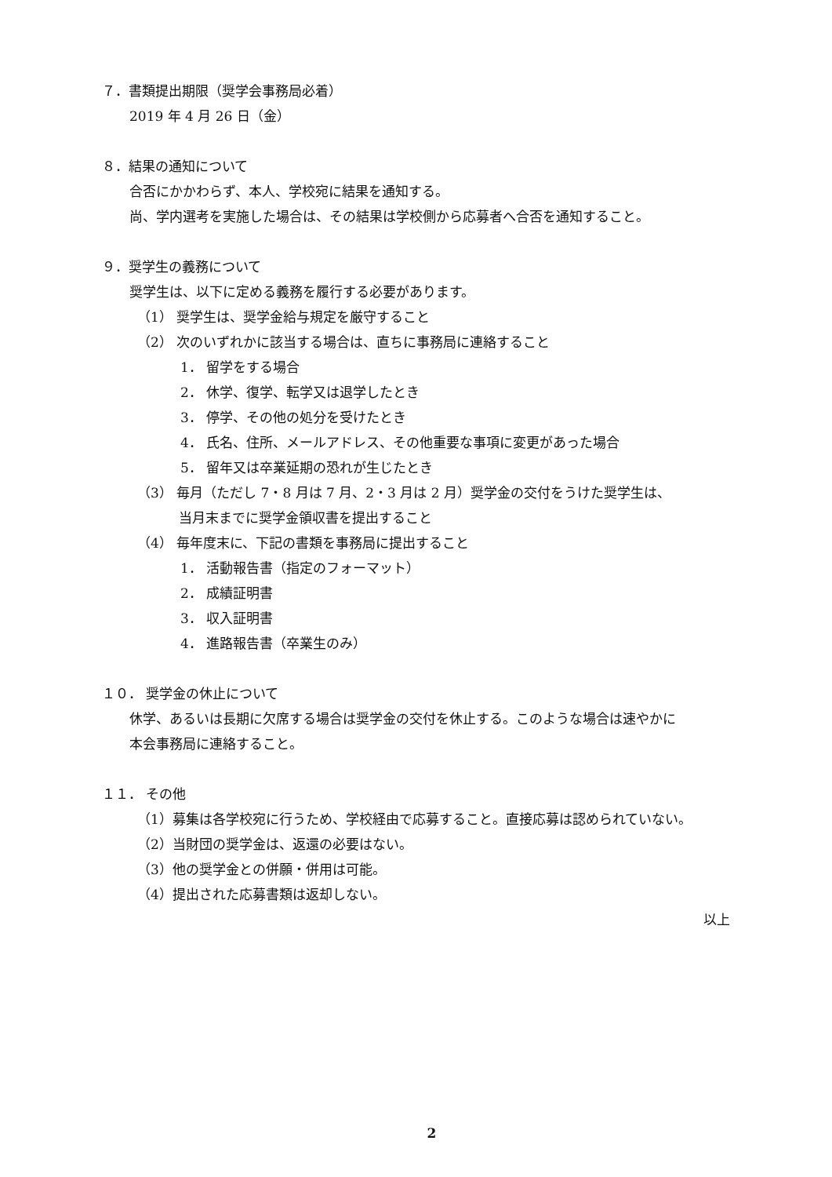７．書類提出期限（奨学会事務局必着）
2019 年 4 月 26 日（金）
８．結果の通知について
合否にかかわらず、本人、学校宛に結果を通知する。
尚、学内選考を実施した場合は、その結果は学校側から応募者へ合否を通知すること。
９．奨学生の義務について
奨学生は、以下に定める義務を履行する必要があります。
（1） 奨学生は、奨学金給与規定を厳守すること
（2） 次のいずれかに該当する場合は、直ちに事務局に連絡すること
1． 留学をする場合
2． 休学、復学、転学又は退学したとき
3． 停学、その他の処分を受けたとき
4． 氏名、住所、メールアドレス、その他重要な事項に変更があった場合
5． 留年又は卒業延期の恐れが生じたとき
（3） 毎月（ただし 7・8 月は 7 月、2・3 月は 2 月）奨学金の交付をうけた奨学生は、
当月末までに奨学金領収書を提出すること
（4） 毎年度末に、下記の書類を事務局に提出すること
1． 活動報告書（指定のフォーマット）
2． 成績証明書
3． 収入証明書
4． 進路報告書（卒業生のみ）
１０． 奨学金の休止について
休学、あるいは長期に欠席する場合は奨学金の交付を休止する。このような場合は速やかに
本会事務局に連絡すること。
１１． その他
（1）募集は各学校宛に行うため、学校経由で応募すること。直接応募は認められていない。
（2）当財団の奨学金は、返還の必要はない。
（3）他の奨学金との併願・併用は可能。
（4）提出された応募書類は返却しない。
以上
2